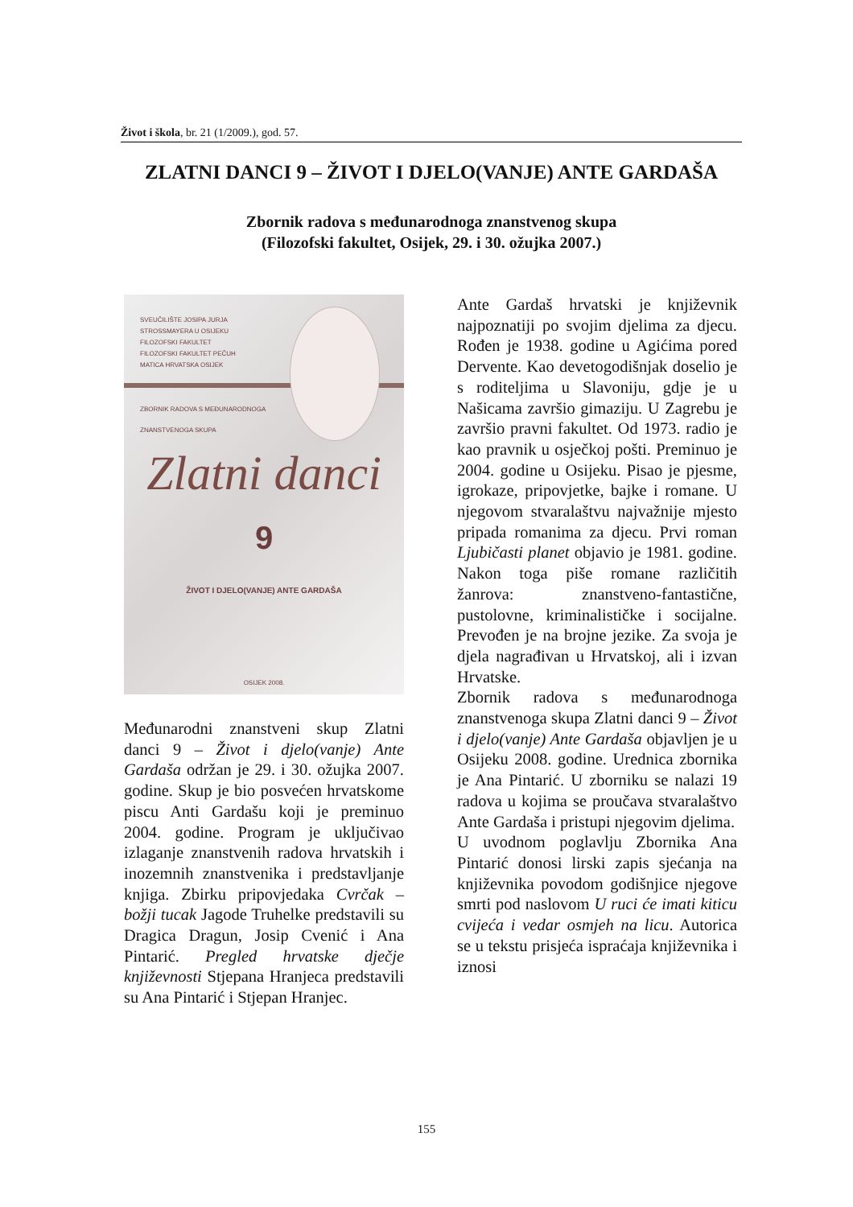Život i škola, br. 21 (1/2009.), god. 57.
ZLATNI DANCI 9 – ŽIVOT I DJELO(VANJE) ANTE GARDAŠA
Zbornik radova s međunarodnoga znanstvenog skupa
(Filozofski fakultet, Osijek, 29. i 30. ožujka 2007.)
SVEUČILIŠTE JOSIPA JURJA
STROSSMAYERA U OSIJEKU
FILOZOFSKI FAKULTET
FILOZOFSKI FAKULTET PEČUH
MATICA HRVATSKA OSIJEK
ZBORNIK RADOVA S MEĐUNARODNOGA
ZNANSTVENOGA SKUPA
Zlatni danci
9
ŽIVOT I DJELO(VANJE) ANTE GARDAŠA
OSIJEK 2008.
Međunarodni znanstveni skup Zlatni danci 9 – Život i djelo(vanje) Ante Gardaša održan je 29. i 30. ožujka 2007. godine. Skup je bio posvećen hrvatskome piscu Anti Gardašu koji je preminuo 2004. godine. Program je uključivao izlaganje znanstvenih radova hrvatskih i inozemnih znanstvenika i predstavljanje knjiga. Zbirku pripovjedaka Cvrčak – božji tucak Jagode Truhelke predstavili su Dragica Dragun, Josip Cvenić i Ana Pintarić. Pregled hrvatske dječje književnosti Stjepana Hranjeca predstavili su Ana Pintarić i Stjepan Hranjec.
Ante Gardaš hrvatski je književnik najpoznatiji po svojim djelima za djecu. Rođen je 1938. godine u Agićima pored Dervente. Kao devetogodišnjak doselio je s roditeljima u Slavoniju, gdje je u Našicama završio gimaziju. U Zagrebu je završio pravni fakultet. Od 1973. radio je kao pravnik u osječkoj pošti. Preminuo je 2004. godine u Osijeku. Pisao je pjesme, igrokaze, pripovjetke, bajke i romane. U njegovom stvaralaštvu najvažnije mjesto pripada romanima za djecu. Prvi roman Ljubičasti planet objavio je 1981. godine. Nakon toga piše romane različitih žanrova: znanstveno-fantastične, pustolovne, kriminalističke i socijalne. Prevođen je na brojne jezike. Za svoja je djela nagrađivan u Hrvatskoj, ali i izvan Hrvatske.
Zbornik radova s međunarodnoga znanstvenoga skupa Zlatni danci 9 – Život i djelo(vanje) Ante Gardaša objavljen je u Osijeku 2008. godine. Urednica zbornika je Ana Pintarić. U zborniku se nalazi 19 radova u kojima se proučava stvaralaštvo Ante Gardaša i pristupi njegovim djelima.
U uvodnom poglavlju Zbornika Ana Pintarić donosi lirski zapis sjećanja na književnika povodom godišnjice njegove smrti pod naslovom U ruci će imati kiticu cvijeća i vedar osmjeh na licu. Autorica se u tekstu prisjeća ispraćaja književnika i iznosi
155